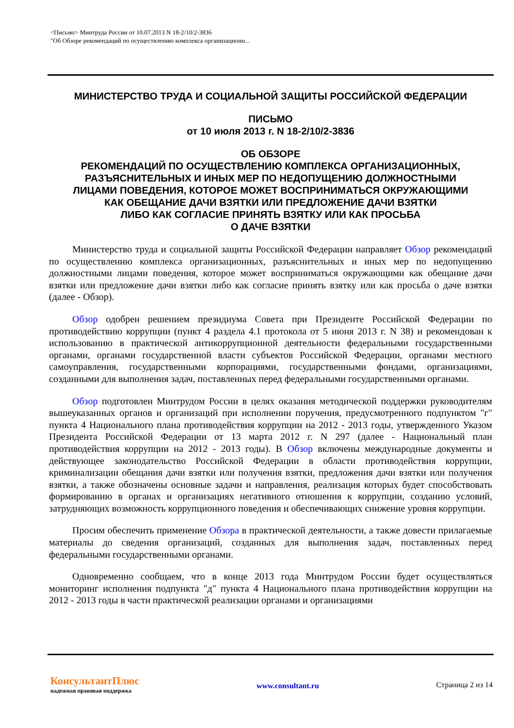<Письмо> Минтруда России от 10.07.2013 N 18-2/10/2-3836
"Об Обзоре рекомендаций по осуществлению комплекса организационн...
МИНИСТЕРСТВО ТРУДА И СОЦИАЛЬНОЙ ЗАЩИТЫ РОССИЙСКОЙ ФЕДЕРАЦИИ
ПИСЬМО
от 10 июля 2013 г. N 18-2/10/2-3836
ОБ ОБЗОРЕ
РЕКОМЕНДАЦИЙ ПО ОСУЩЕСТВЛЕНИЮ КОМПЛЕКСА ОРГАНИЗАЦИОННЫХ,
РАЗЪЯСНИТЕЛЬНЫХ И ИНЫХ МЕР ПО НЕДОПУЩЕНИЮ ДОЛЖНОСТНЫМИ
ЛИЦАМИ ПОВЕДЕНИЯ, КОТОРОЕ МОЖЕТ ВОСПРИНИМАТЬСЯ ОКРУЖАЮЩИМИ
КАК ОБЕЩАНИЕ ДАЧИ ВЗЯТКИ ИЛИ ПРЕДЛОЖЕНИЕ ДАЧИ ВЗЯТКИ
ЛИБО КАК СОГЛАСИЕ ПРИНЯТЬ ВЗЯТКУ ИЛИ КАК ПРОСЬБА
О ДАЧЕ ВЗЯТКИ
Министерство труда и социальной защиты Российской Федерации направляет Обзор рекомендаций по осуществлению комплекса организационных, разъяснительных и иных мер по недопущению должностными лицами поведения, которое может восприниматься окружающими как обещание дачи взятки или предложение дачи взятки либо как согласие принять взятку или как просьба о даче взятки (далее - Обзор).
Обзор одобрен решением президиума Совета при Президенте Российской Федерации по противодействию коррупции (пункт 4 раздела 4.1 протокола от 5 июня 2013 г. N 38) и рекомендован к использованию в практической антикоррупционной деятельности федеральными государственными органами, органами государственной власти субъектов Российской Федерации, органами местного самоуправления, государственными корпорациями, государственными фондами, организациями, созданными для выполнения задач, поставленных перед федеральными государственными органами.
Обзор подготовлен Минтрудом России в целях оказания методической поддержки руководителям вышеуказанных органов и организаций при исполнении поручения, предусмотренного подпунктом "г" пункта 4 Национального плана противодействия коррупции на 2012 - 2013 годы, утвержденного Указом Президента Российской Федерации от 13 марта 2012 г. N 297 (далее - Национальный план противодействия коррупции на 2012 - 2013 годы). В Обзор включены международные документы и действующее законодательство Российской Федерации в области противодействия коррупции, криминализации обещания дачи взятки или получения взятки, предложения дачи взятки или получения взятки, а также обозначены основные задачи и направления, реализация которых будет способствовать формированию в органах и организациях негативного отношения к коррупции, созданию условий, затрудняющих возможность коррупционного поведения и обеспечивающих снижение уровня коррупции.
Просим обеспечить применение Обзора в практической деятельности, а также довести прилагаемые материалы до сведения организаций, созданных для выполнения задач, поставленных перед федеральными государственными органами.
Одновременно сообщаем, что в конце 2013 года Минтрудом России будет осуществляться мониторинг исполнения подпункта "д" пункта 4 Национального плана противодействия коррупции на 2012 - 2013 годы в части практической реализации органами и организациями
КонсультантПлюс
надежная правовая поддержка
www.consultant.ru Страница 2 из 14